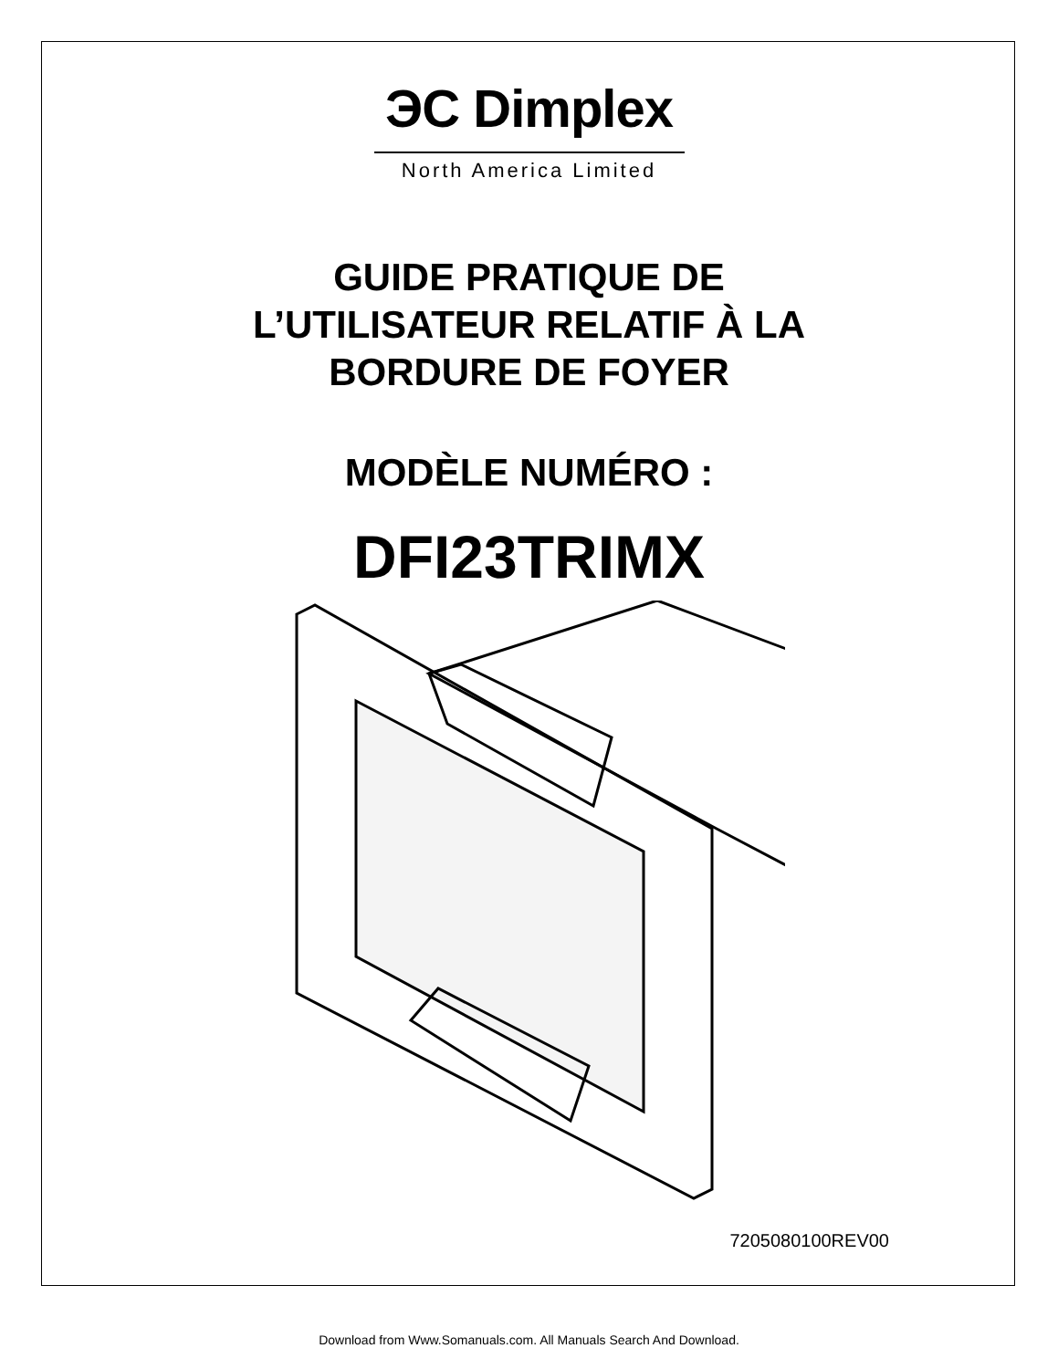ЭC Dimplex
North America Limited
GUIDE PRATIQUE DE
L’UTILISATEUR RELATIF À LA
BORDURE DE FOYER
MODÈLE NUMÉRO :
DFI23TRIMX
7205080100REV00
Download from Www.Somanuals.com. All Manuals Search And Download.